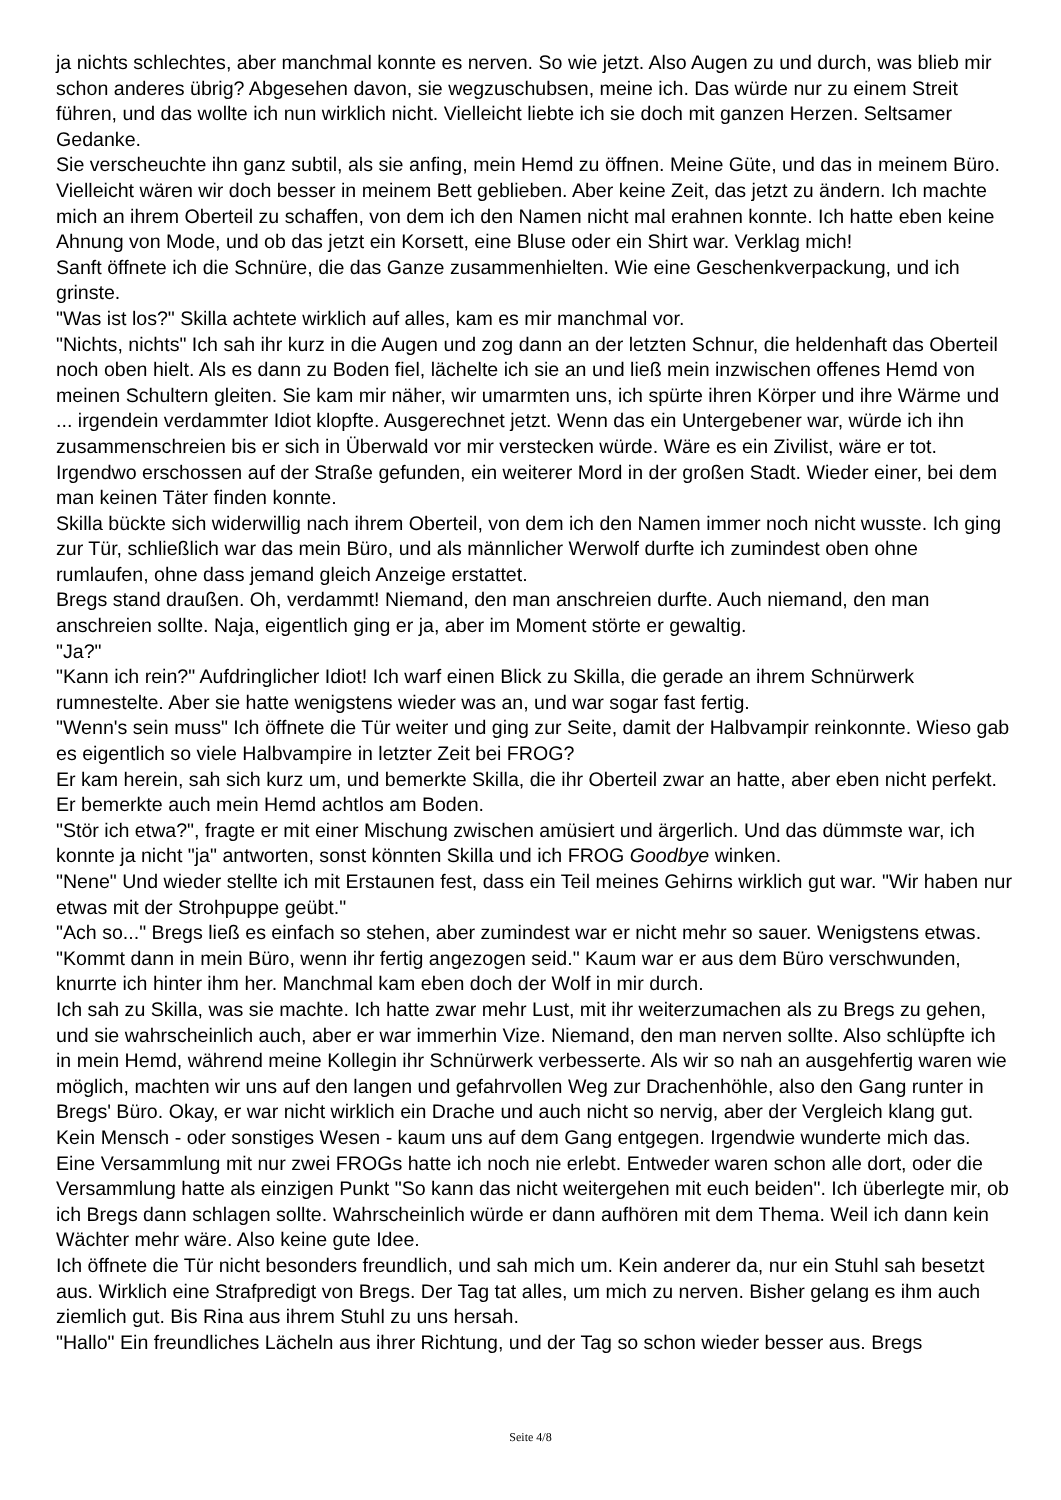ja nichts schlechtes, aber manchmal konnte es nerven. So wie jetzt. Also Augen zu und durch, was blieb mir schon anderes übrig? Abgesehen davon, sie wegzuschubsen, meine ich. Das würde nur zu einem Streit führen, und das wollte ich nun wirklich nicht. Vielleicht liebte ich sie doch mit ganzen Herzen. Seltsamer Gedanke.
Sie verscheuchte ihn ganz subtil, als sie anfing, mein Hemd zu öffnen. Meine Güte, und das in meinem Büro. Vielleicht wären wir doch besser in meinem Bett geblieben. Aber keine Zeit, das jetzt zu ändern. Ich machte mich an ihrem Oberteil zu schaffen, von dem ich den Namen nicht mal erahnen konnte. Ich hatte eben keine Ahnung von Mode, und ob das jetzt ein Korsett, eine Bluse oder ein Shirt war. Verklag mich!
Sanft öffnete ich die Schnüre, die das Ganze zusammenhielten. Wie eine Geschenkverpackung, und ich grinste.
"Was ist los?" Skilla achtete wirklich auf alles, kam es mir manchmal vor.
"Nichts, nichts" Ich sah ihr kurz in die Augen und zog dann an der letzten Schnur, die heldenhaft das Oberteil noch oben hielt. Als es dann zu Boden fiel, lächelte ich sie an und ließ mein inzwischen offenes Hemd von meinen Schultern gleiten. Sie kam mir näher, wir umarmten uns, ich spürte ihren Körper und ihre Wärme und ... irgendein verdammter Idiot klopfte. Ausgerechnet jetzt. Wenn das ein Untergebener war, würde ich ihn zusammenschreien bis er sich in Überwald vor mir verstecken würde. Wäre es ein Zivilist, wäre er tot. Irgendwo erschossen auf der Straße gefunden, ein weiterer Mord in der großen Stadt. Wieder einer, bei dem man keinen Täter finden konnte.
Skilla bückte sich widerwillig nach ihrem Oberteil, von dem ich den Namen immer noch nicht wusste. Ich ging zur Tür, schließlich war das mein Büro, und als männlicher Werwolf durfte ich zumindest oben ohne rumlaufen, ohne dass jemand gleich Anzeige erstattet.
Bregs stand draußen. Oh, verdammt! Niemand, den man anschreien durfte. Auch niemand, den man anschreien sollte. Naja, eigentlich ging er ja, aber im Moment störte er gewaltig.
"Ja?"
"Kann ich rein?" Aufdringlicher Idiot! Ich warf einen Blick zu Skilla, die gerade an ihrem Schnürwerk rumnestelte. Aber sie hatte wenigstens wieder was an, und war sogar fast fertig.
"Wenn's sein muss" Ich öffnete die Tür weiter und ging zur Seite, damit der Halbvampir reinkonnte. Wieso gab es eigentlich so viele Halbvampire in letzter Zeit bei FROG?
Er kam herein, sah sich kurz um, und bemerkte Skilla, die ihr Oberteil zwar an hatte, aber eben nicht perfekt. Er bemerkte auch mein Hemd achtlos am Boden.
"Stör ich etwa?", fragte er mit einer Mischung zwischen amüsiert und ärgerlich. Und das dümmste war, ich konnte ja nicht "ja" antworten, sonst könnten Skilla und ich FROG Goodbye winken.
"Nene" Und wieder stellte ich mit Erstaunen fest, dass ein Teil meines Gehirns wirklich gut war. "Wir haben nur etwas mit der Strohpuppe geübt."
"Ach so..." Bregs ließ es einfach so stehen, aber zumindest war er nicht mehr so sauer. Wenigstens etwas. "Kommt dann in mein Büro, wenn ihr fertig angezogen seid." Kaum war er aus dem Büro verschwunden, knurrte ich hinter ihm her. Manchmal kam eben doch der Wolf in mir durch.
Ich sah zu Skilla, was sie machte. Ich hatte zwar mehr Lust, mit ihr weiterzumachen als zu Bregs zu gehen, und sie wahrscheinlich auch, aber er war immerhin Vize. Niemand, den man nerven sollte. Also schlüpfte ich in mein Hemd, während meine Kollegin ihr Schnürwerk verbesserte. Als wir so nah an ausgehfertig waren wie möglich, machten wir uns auf den langen und gefahrvollen Weg zur Drachenhöhle, also den Gang runter in Bregs' Büro. Okay, er war nicht wirklich ein Drache und auch nicht so nervig, aber der Vergleich klang gut.
Kein Mensch - oder sonstiges Wesen - kaum uns auf dem Gang entgegen. Irgendwie wunderte mich das. Eine Versammlung mit nur zwei FROGs hatte ich noch nie erlebt. Entweder waren schon alle dort, oder die Versammlung hatte als einzigen Punkt "So kann das nicht weitergehen mit euch beiden". Ich überlegte mir, ob ich Bregs dann schlagen sollte. Wahrscheinlich würde er dann aufhören mit dem Thema. Weil ich dann kein Wächter mehr wäre. Also keine gute Idee.
Ich öffnete die Tür nicht besonders freundlich, und sah mich um. Kein anderer da, nur ein Stuhl sah besetzt aus. Wirklich eine Strafpredigt von Bregs. Der Tag tat alles, um mich zu nerven. Bisher gelang es ihm auch ziemlich gut. Bis Rina aus ihrem Stuhl zu uns hersah.
"Hallo" Ein freundliches Lächeln aus ihrer Richtung, und der Tag so schon wieder besser aus. Bregs
Seite 4/8